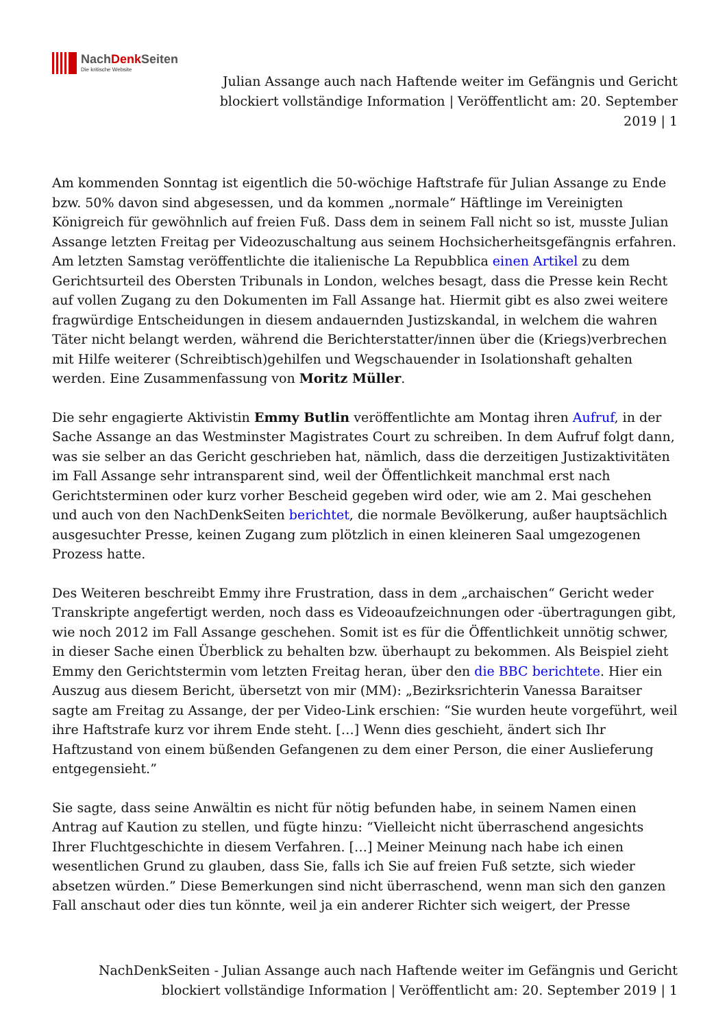NachDenk Seiten
Die kritische Website
Julian Assange auch nach Haftende weiter im Gefängnis und Gericht blockiert vollständige Information | Veröffentlicht am: 20. September 2019 | 1
Am kommenden Sonntag ist eigentlich die 50-wöchige Haftstrafe für Julian Assange zu Ende bzw. 50% davon sind abgesessen, und da kommen „normale“ Häftlinge im Vereinigten Königreich für gewöhnlich auf freien Fuß. Dass dem in seinem Fall nicht so ist, musste Julian Assange letzten Freitag per Videozuschaltung aus seinem Hochsicherheitsgefängnis erfahren. Am letzten Samstag veröffentlichte die italienische La Repubblica einen Artikel zu dem Gerichtsurteil des Obersten Tribunals in London, welches besagt, dass die Presse kein Recht auf vollen Zugang zu den Dokumenten im Fall Assange hat. Hiermit gibt es also zwei weitere fragwürdige Entscheidungen in diesem andauernden Justizskandal, in welchem die wahren Täter nicht belangt werden, während die Berichterstatter/innen über die (Kriegs)verbrechen mit Hilfe weiterer (Schreibtisch)gehilfen und Wegschauender in Isolationshaft gehalten werden. Eine Zusammenfassung von Moritz Müller.
Die sehr engagierte Aktivistin Emmy Butlin veröffentlichte am Montag ihren Aufruf, in der Sache Assange an das Westminster Magistrates Court zu schreiben. In dem Aufruf folgt dann, was sie selber an das Gericht geschrieben hat, nämlich, dass die derzeitigen Justizaktivitäten im Fall Assange sehr intransparent sind, weil der Öffentlichkeit manchmal erst nach Gerichtsterminen oder kurz vorher Bescheid gegeben wird oder, wie am 2. Mai geschehen und auch von den NachDenkSeiten berichtet, die normale Bevölkerung, außer hauptsächlich ausgesuchter Presse, keinen Zugang zum plötzlich in einen kleineren Saal umgezogenen Prozess hatte.
Des Weiteren beschreibt Emmy ihre Frustration, dass in dem „archaischen“ Gericht weder Transkripte angefertigt werden, noch dass es Videoaufzeichnungen oder -übertragungen gibt, wie noch 2012 im Fall Assange geschehen. Somit ist es für die Öffentlichkeit unnötig schwer, in dieser Sache einen Überblick zu behalten bzw. überhaupt zu bekommen. Als Beispiel zieht Emmy den Gerichtstermin vom letzten Freitag heran, über den die BBC berichtete. Hier ein Auszug aus diesem Bericht, übersetzt von mir (MM): „Bezirksrichterin Vanessa Baraitser sagte am Freitag zu Assange, der per Video-Link erschien: “Sie wurden heute vorgeführt, weil ihre Haftstrafe kurz vor ihrem Ende steht. […] Wenn dies geschieht, ändert sich Ihr Haftzustand von einem büßenden Gefangenen zu dem einer Person, die einer Auslieferung entgegensieht.”
Sie sagte, dass seine Anwältin es nicht für nötig befunden habe, in seinem Namen einen Antrag auf Kaution zu stellen, und fügte hinzu: “Vielleicht nicht überraschend angesichts Ihrer Fluchtgeschichte in diesem Verfahren. […] Meiner Meinung nach habe ich einen wesentlichen Grund zu glauben, dass Sie, falls ich Sie auf freien Fuß setzte, sich wieder absetzen würden.” Diese Bemerkungen sind nicht überraschend, wenn man sich den ganzen Fall anschaut oder dies tun könnte, weil ja ein anderer Richter sich weigert, der Presse
NachDenkSeiten - Julian Assange auch nach Haftende weiter im Gefängnis und Gericht blockiert vollständige Information | Veröffentlicht am: 20. September 2019 | 1